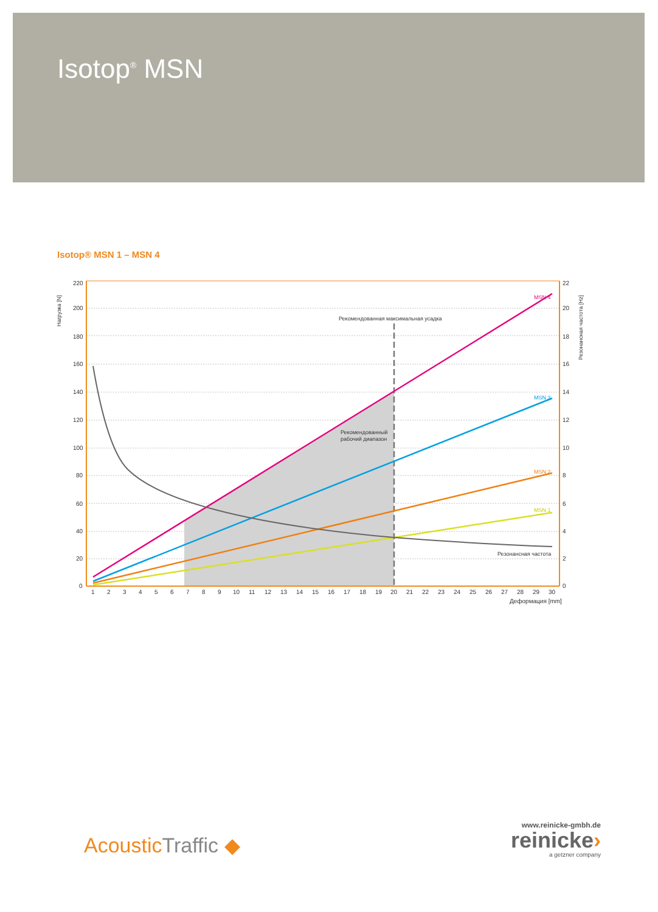Isotop<sup>®</sup> MSN
Isotop® MSN 1 – MSN 4
220
200
180
160
140
120
100
80
60
40
20
0
22
20
18
16
14
12
10
8
6
4
2
0
1
2
3
4
5
6
7
8
9
10
11
12
13
14
15
16
17
18
19
20
21
22
23
24
25
26
27
28
29
30
Деформация [mm]
Нагрузка [N]
Резонансная частота [Hz]
Рекомендованная максимальная усадка
Рекомендованный
рабочий диапазон
Резонансная частота
MSN 4
MSN 3
MSN 2
MSN 1
AcousticTraffic ◆
www.reinicke-gmbh.de
reinicke›
a getzner company